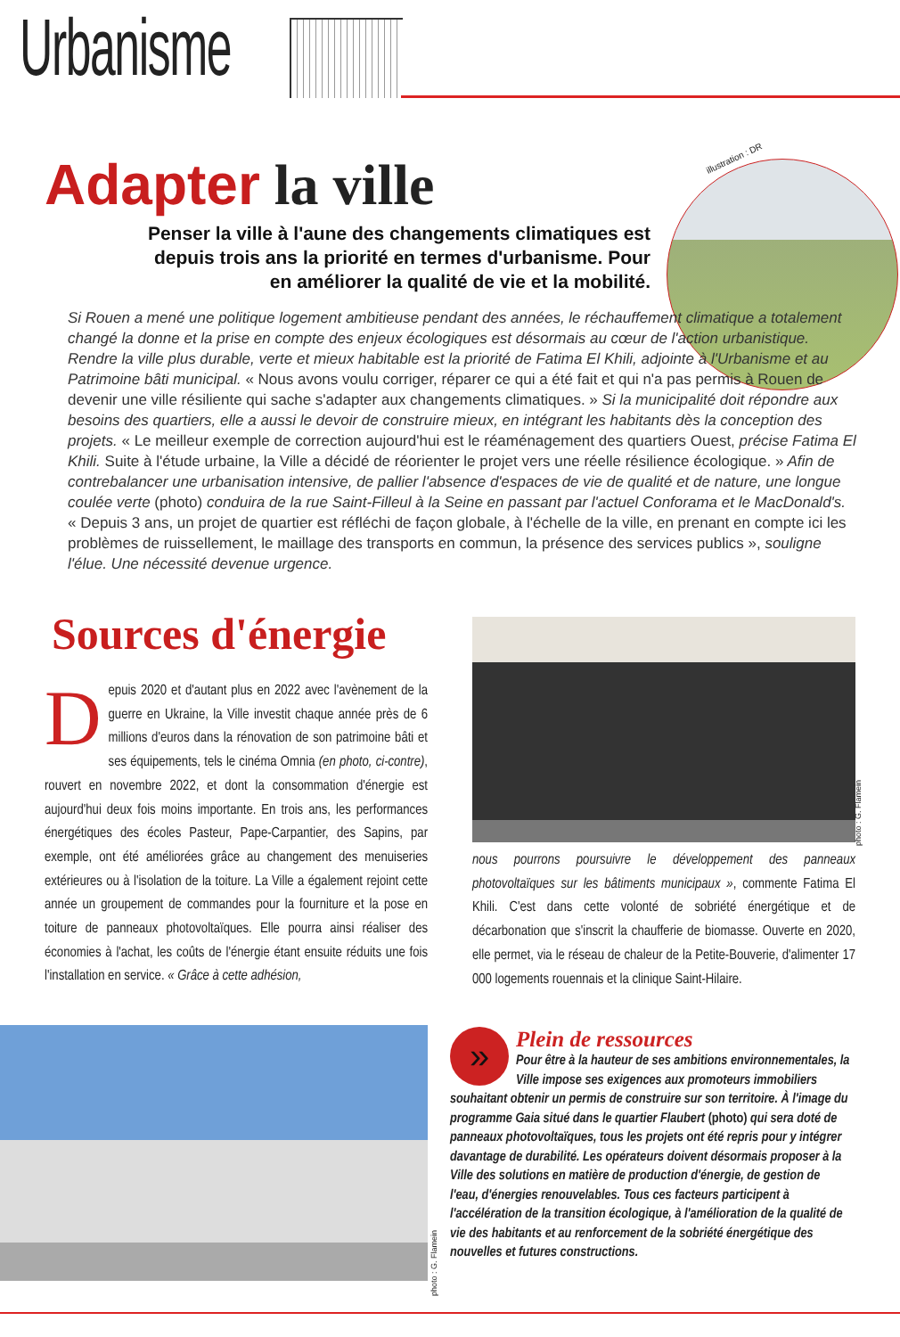Urbanisme
Adapter la ville illustration : DR
Penser la ville à l'aune des changements climatiques est depuis trois ans la priorité en termes d'urbanisme. Pour en améliorer la qualité de vie et la mobilité.
Si Rouen a mené une politique logement ambitieuse pendant des années, le réchauffement climatique a totalement changé la donne et la prise en compte des enjeux écologiques est désormais au cœur de l'action urbanistique. Rendre la ville plus durable, verte et mieux habitable est la priorité de Fatima El Khili, adjointe à l'Urbanisme et au Patrimoine bâti municipal. « Nous avons voulu corriger, réparer ce qui a été fait et qui n'a pas permis à Rouen de devenir une ville résiliente qui sache s'adapter aux changements climatiques. » Si la municipalité doit répondre aux besoins des quartiers, elle a aussi le devoir de construire mieux, en intégrant les habitants dès la conception des projets. « Le meilleur exemple de correction aujourd'hui est le réaménagement des quartiers Ouest, précise Fatima El Khili. Suite à l'étude urbaine, la Ville a décidé de réorienter le projet vers une réelle résilience écologique. » Afin de contrebalancer une urbanisation intensive, de pallier l'absence d'espaces de vie de qualité et de nature, une longue coulée verte (photo) conduira de la rue Saint-Filleul à la Seine en passant par l'actuel Conforama et le MacDonald's. « Depuis 3 ans, un projet de quartier est réfléchi de façon globale, à l'échelle de la ville, en prenant en compte ici les problèmes de ruissellement, le maillage des transports en commun, la présence des services publics », souligne l'élue. Une nécessité devenue urgence.
Sources d'énergie
Depuis 2020 et d'autant plus en 2022 avec l'avènement de la guerre en Ukraine, la Ville investit chaque année près de 6 millions d'euros dans la rénovation de son patrimoine bâti et ses équipements, tels le cinéma Omnia (en photo, ci-contre), rouvert en novembre 2022, et dont la consommation d'énergie est aujourd'hui deux fois moins importante. En trois ans, les performances énergétiques des écoles Pasteur, Pape-Carpantier, des Sapins, par exemple, ont été améliorées grâce au changement des menuiseries extérieures ou à l'isolation de la toiture. La Ville a également rejoint cette année un groupement de commandes pour la fourniture et la pose en toiture de panneaux photovoltaïques. Elle pourra ainsi réaliser des économies à l'achat, les coûts de l'énergie étant ensuite réduits une fois l'installation en service. « Grâce à cette adhésion,
photo : G. Flamein
nous pourrons poursuivre le développement des panneaux photovoltaïques sur les bâtiments municipaux », commente Fatima El Khili. C'est dans cette volonté de sobriété énergétique et de décarbonation que s'inscrit la chaufferie de biomasse. Ouverte en 2020, elle permet, via le réseau de chaleur de la Petite-Bouverie, d'alimenter 17 000 logements rouennais et la clinique Saint-Hilaire.
photo : G. Flamein
»
Plein de ressources
Pour être à la hauteur de ses ambitions environnementales, la Ville impose ses exigences aux promoteurs immobiliers souhaitant obtenir un permis de construire sur son territoire. À l'image du programme Gaia situé dans le quartier Flaubert (photo) qui sera doté de panneaux photovoltaïques, tous les projets ont été repris pour y intégrer davantage de durabilité. Les opérateurs doivent désormais proposer à la Ville des solutions en matière de production d'énergie, de gestion de l'eau, d'énergies renouvelables. Tous ces facteurs participent à l'accélération de la transition écologique, à l'amélioration de la qualité de vie des habitants et au renforcement de la sobriété énergétique des nouvelles et futures constructions.